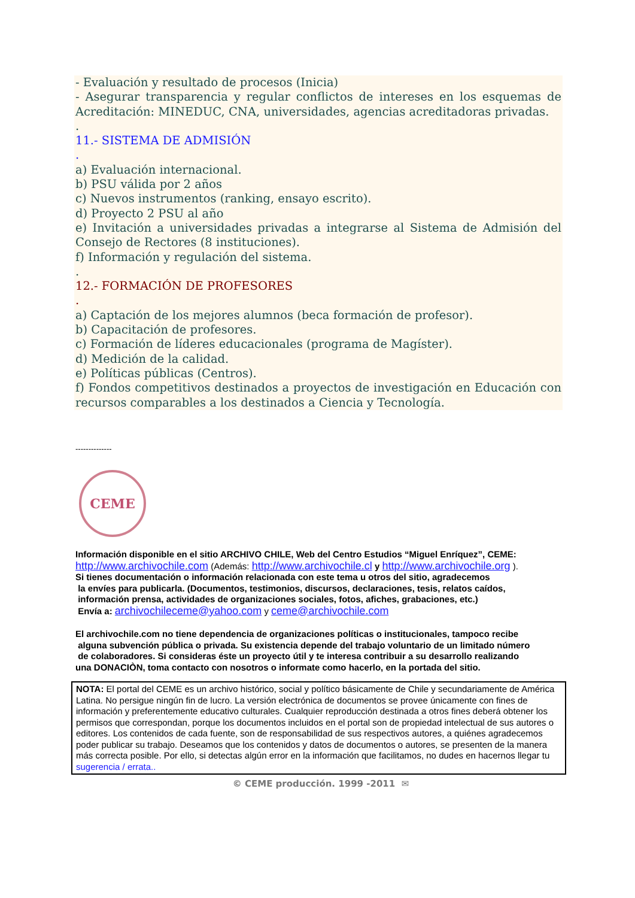- Evaluación y resultado de procesos (Inicia)
- Asegurar transparencia y regular conflictos de intereses en los esquemas de Acreditación: MINEDUC, CNA, universidades, agencias acreditadoras privadas.
.
11.- SISTEMA DE ADMISIÓN
.
a) Evaluación internacional.
b) PSU válida por 2 años
c) Nuevos instrumentos (ranking, ensayo escrito).
d) Proyecto 2 PSU al año
e) Invitación a universidades privadas a integrarse al Sistema de Admisión del Consejo de Rectores (8 instituciones).
f) Información y regulación del sistema.
.
12.- FORMACIÓN DE PROFESORES
.
a) Captación de los mejores alumnos (beca formación de profesor).
b) Capacitación de profesores.
c) Formación de líderes educacionales (programa de Magíster).
d) Medición de la calidad.
e) Políticas públicas (Centros).
f) Fondos competitivos destinados a proyectos de investigación en Educación con recursos comparables a los destinados a Ciencia y Tecnología.
--------------
CEME
Información disponible en el sitio ARCHIVO CHILE, Web del Centro Estudios “Miguel Enríquez”, CEME:
http://www.archivochile.com (Además: http://www.archivochile.cl y http://www.archivochile.org ).
Si tienes documentación o información relacionada con este tema u otros del sitio, agradecemos
la envíes para publicarla. (Documentos, testimonios, discursos, declaraciones, tesis, relatos caídos,
información prensa, actividades de organizaciones sociales, fotos, afiches, grabaciones, etc.)
Envía a: archivochileceme@yahoo.com y ceme@archivochile.com
El archivochile.com no tiene dependencia de organizaciones políticas o institucionales, tampoco recibe
alguna subvención pública o privada. Su existencia depende del trabajo voluntario de un limitado número
de colaboradores. Si consideras éste un proyecto útil y te interesa contribuir a su desarrollo realizando
una DONACIÒN, toma contacto con nosotros o informate como hacerlo, en la portada del sitio.
NOTA: El portal del CEME es un archivo histórico, social y político básicamente de Chile y secundariamente de América Latina. No persigue ningún fin de lucro. La versión electrónica de documentos se provee únicamente con fines de información y preferentemente educativo culturales. Cualquier reproducción destinada a otros fines deberá obtener los permisos que correspondan, porque los documentos incluidos en el portal son de propiedad intelectual de sus autores o editores. Los contenidos de cada fuente, son de responsabilidad de sus respectivos autores, a quiénes agradecemos poder publicar su trabajo. Deseamos que los contenidos y datos de documentos o autores, se presenten de la manera más correcta posible. Por ello, si detectas algún error en la información que facilitamos, no dudes en hacernos llegar tu sugerencia / errata..
© CEME producción. 1999 -2011 ✉